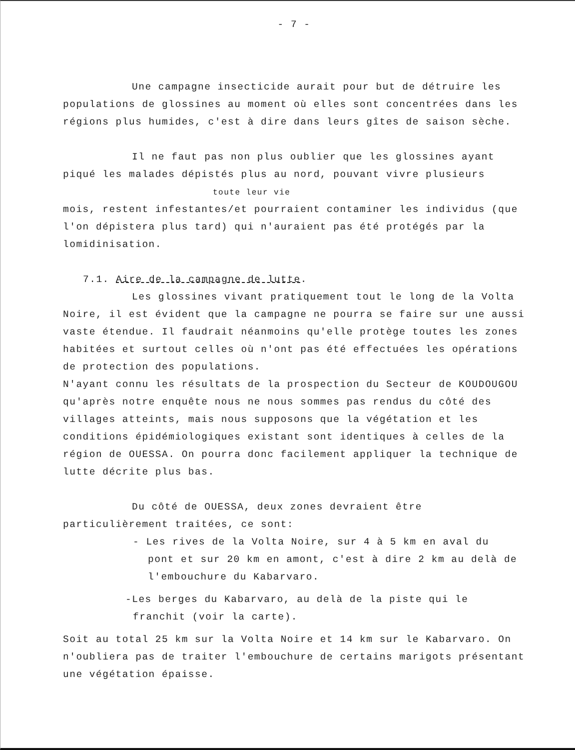- 7 -
Une campagne insecticide aurait pour but de détruire les populations de glossines au moment où elles sont concentrées dans les régions plus humides, c'est à dire dans leurs gîtes de saison sèche.
Il ne faut pas non plus oublier que les glossines ayant piqué les malades dépistés plus au nord, pouvant vivre plusieurs
toute leur vie
mois, restent infestantes/et pourraient contaminer les individus (que l'on dépistera plus tard) qui n'auraient pas été protégés par la lomidinisation.
7.1. Aire de la campagne de lutte.
Les glossines vivant pratiquement tout le long de la Volta Noire, il est évident que la campagne ne pourra se faire sur une aussi vaste étendue. Il faudrait néanmoins qu'elle protège toutes les zones habitées et surtout celles où n'ont pas été effectuées les opérations de protection des populations.
N'ayant connu les résultats de la prospection du Secteur de KOUDOUGOU qu'après notre enquête nous ne nous sommes pas rendus du côté des villages atteints, mais nous supposons que la végétation et les conditions épidémiologiques existant sont identiques à celles de la région de OUESSA. On pourra donc facilement appliquer la technique de lutte décrite plus bas.
Du côté de OUESSA, deux zones devraient être particulièrement traitées, ce sont:
- Les rives de la Volta Noire, sur 4 à 5 km en aval du
pont et sur 20 km en amont, c'est à dire 2 km au delà de l'embouchure du Kabarvaro.
-Les berges du Kabarvaro, au delà de la piste qui le
franchit (voir la carte).
Soit au total 25 km sur la Volta Noire et 14 km sur le Kabarvaro. On n'oubliera pas de traiter l'embouchure de certains marigots présentant une végétation épaisse.